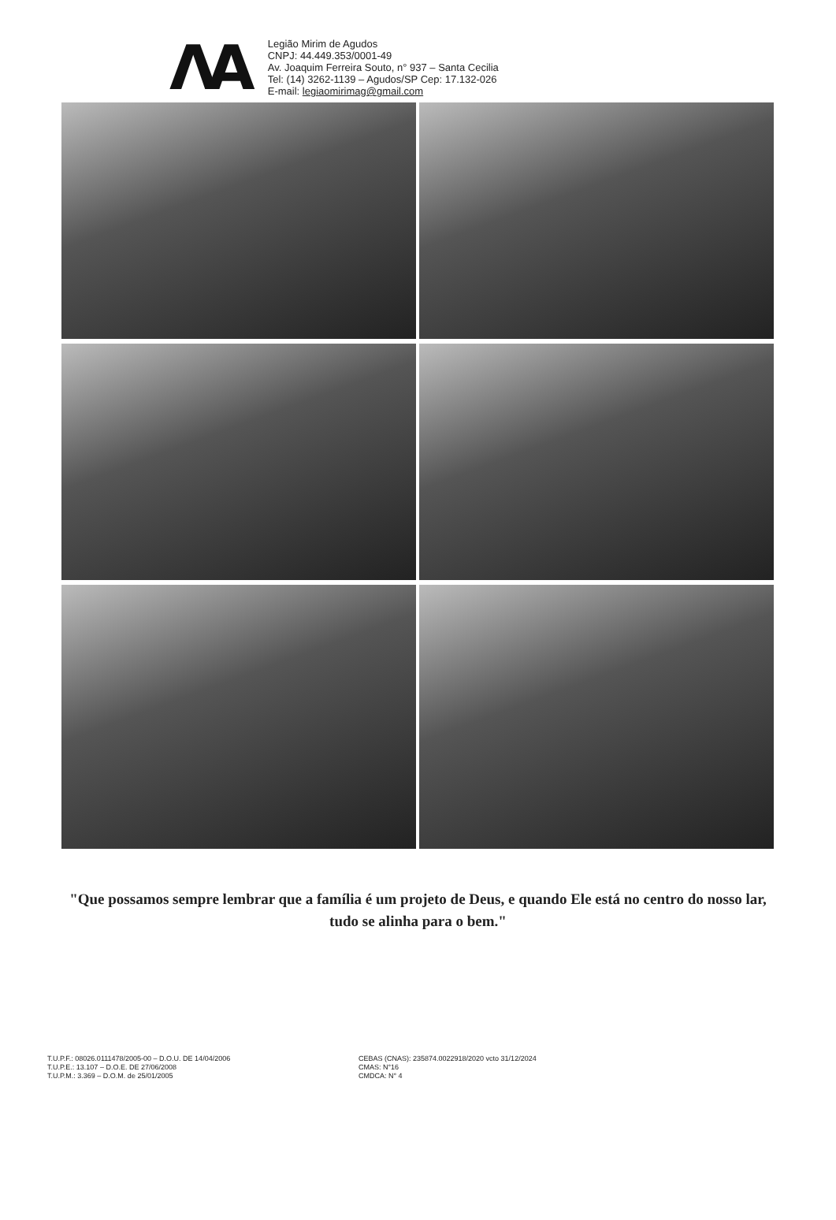ΛA
Legião Mirim de Agudos
CNPJ: 44.449.353/0001-49
Av. Joaquim Ferreira Souto, n° 937 – Santa Cecilia
Tel: (14) 3262-1139 – Agudos/SP Cep: 17.132-026
E-mail: legiaomirimag@gmail.com
"Que possamos sempre lembrar que a família é um projeto de Deus, e quando Ele está no centro do nosso lar, tudo se alinha para o bem."
T.U.P.F.: 08026.0111478/2005-00 – D.O.U. DE 14/04/2006
T.U.P.E.: 13.107 – D.O.E. DE 27/06/2008
T.U.P.M.: 3.369 – D.O.M. de 25/01/2005
CEBAS (CNAS): 235874.0022918/2020 vcto 31/12/2024
CMAS: N°16
CMDCA: N° 4